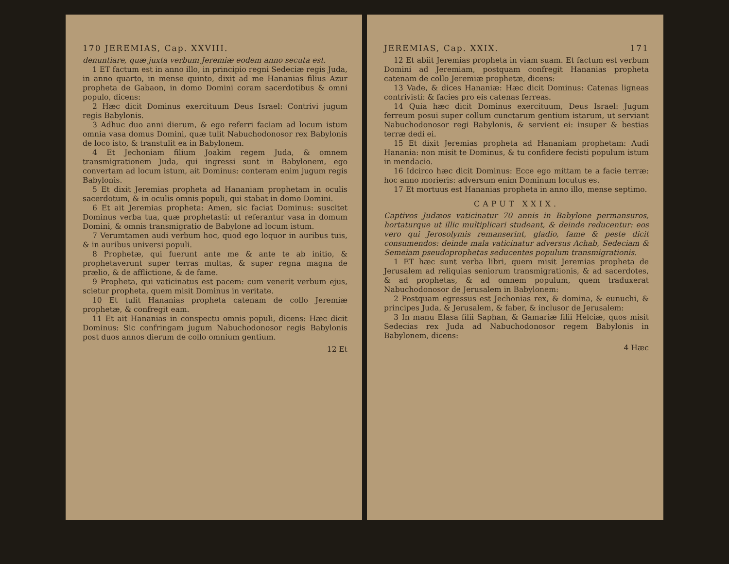170 JEREMIAS, Cap. XXVIII.
denuntiare, quæ juxta verbum Jeremiæ eodem anno secuta est.
1 ET factum est in anno illo, in principio regni Sedeciæ regis Juda, in anno quarto, in mense quinto, dixit ad me Hananias filius Azur propheta de Gabaon, in domo Domini coram sacerdotibus & omni populo, dicens:
2 Hæc dicit Dominus exercituum Deus Israel: Contrivi jugum regis Babylonis.
3 Adhuc duo anni dierum, & ego referri faciam ad locum istum omnia vasa domus Domini, quæ tulit Nabuchodonosor rex Babylonis de loco isto, & transtulit ea in Babylonem.
4 Et Jechoniam filium Joakim regem Juda, & omnem transmigrationem Juda, qui ingressi sunt in Babylonem, ego convertam ad locum istum, ait Dominus: conteram enim jugum regis Babylonis.
5 Et dixit Jeremias propheta ad Hananiam prophetam in oculis sacerdotum, & in oculis omnis populi, qui stabat in domo Domini.
6 Et ait Jeremias propheta: Amen, sic faciat Dominus: suscitet Dominus verba tua, quæ prophetasti: ut referantur vasa in domum Domini, & omnis transmigratio de Babylone ad locum istum.
7 Verumtamen audi verbum hoc, quod ego loquor in auribus tuis, & in auribus universi populi.
8 Prophetæ, qui fuerunt ante me & ante te ab initio, & prophetaverunt super terras multas, & super regna magna de prælio, & de afflictione, & de fame.
9 Propheta, qui vaticinatus est pacem: cum venerit verbum ejus, scietur propheta, quem misit Dominus in veritate.
10 Et tulit Hananias propheta catenam de collo Jeremiæ prophetæ, & confregit eam.
11 Et ait Hananias in conspectu omnis populi, dicens: Hæc dicit Dominus: Sic confringam jugum Nabuchodonosor regis Babylonis post duos annos dierum de collo omnium gentium.
12 Et
JEREMIAS, Cap. XXIX. 171
12 Et abiit Jeremias propheta in viam suam. Et factum est verbum Domini ad Jeremiam, postquam confregit Hananias propheta catenam de collo Jeremiæ prophetæ, dicens:
13 Vade, & dices Hananiæ: Hæc dicit Dominus: Catenas ligneas contrivisti: & facies pro eis catenas ferreas.
14 Quia hæc dicit Dominus exercituum, Deus Israel: Jugum ferreum posui super collum cunctarum gentium istarum, ut serviant Nabuchodonosor regi Babylonis, & servient ei: insuper & bestias terræ dedi ei.
15 Et dixit Jeremias propheta ad Hananiam prophetam: Audi Hanania: non misit te Dominus, & tu confidere fecisti populum istum in mendacio.
16 Idcirco hæc dicit Dominus: Ecce ego mittam te a facie terræ: hoc anno morieris: adversum enim Dominum locutus es.
17 Et mortuus est Hananias propheta in anno illo, mense septimo.
CAPUT XXIX.
Captivos Judæos vaticinatur 70 annis in Babylone permansuros, hortaturque ut illic multiplicari studeant, & deinde reducentur: eos vero qui Jerosolymis remanserint, gladio, fame & peste dicit consumendos: deinde mala vaticinatur adversus Achab, Sedeciam & Semeiam pseudoprophetas seducentes populum transmigrationis.
1 ET hæc sunt verba libri, quem misit Jeremias propheta de Jerusalem ad reliquias seniorum transmigrationis, & ad sacerdotes, & ad prophetas, & ad omnem populum, quem traduxerat Nabuchodonosor de Jerusalem in Babylonem:
2 Postquam egressus est Jechonias rex, & domina, & eunuchi, & principes Juda, & Jerusalem, & faber, & inclusor de Jerusalem:
3 In manu Elasa filii Saphan, & Gamariæ filii Helciæ, quos misit Sedecias rex Juda ad Nabuchodonosor regem Babylonis in Babylonem, dicens:
4 Hæc